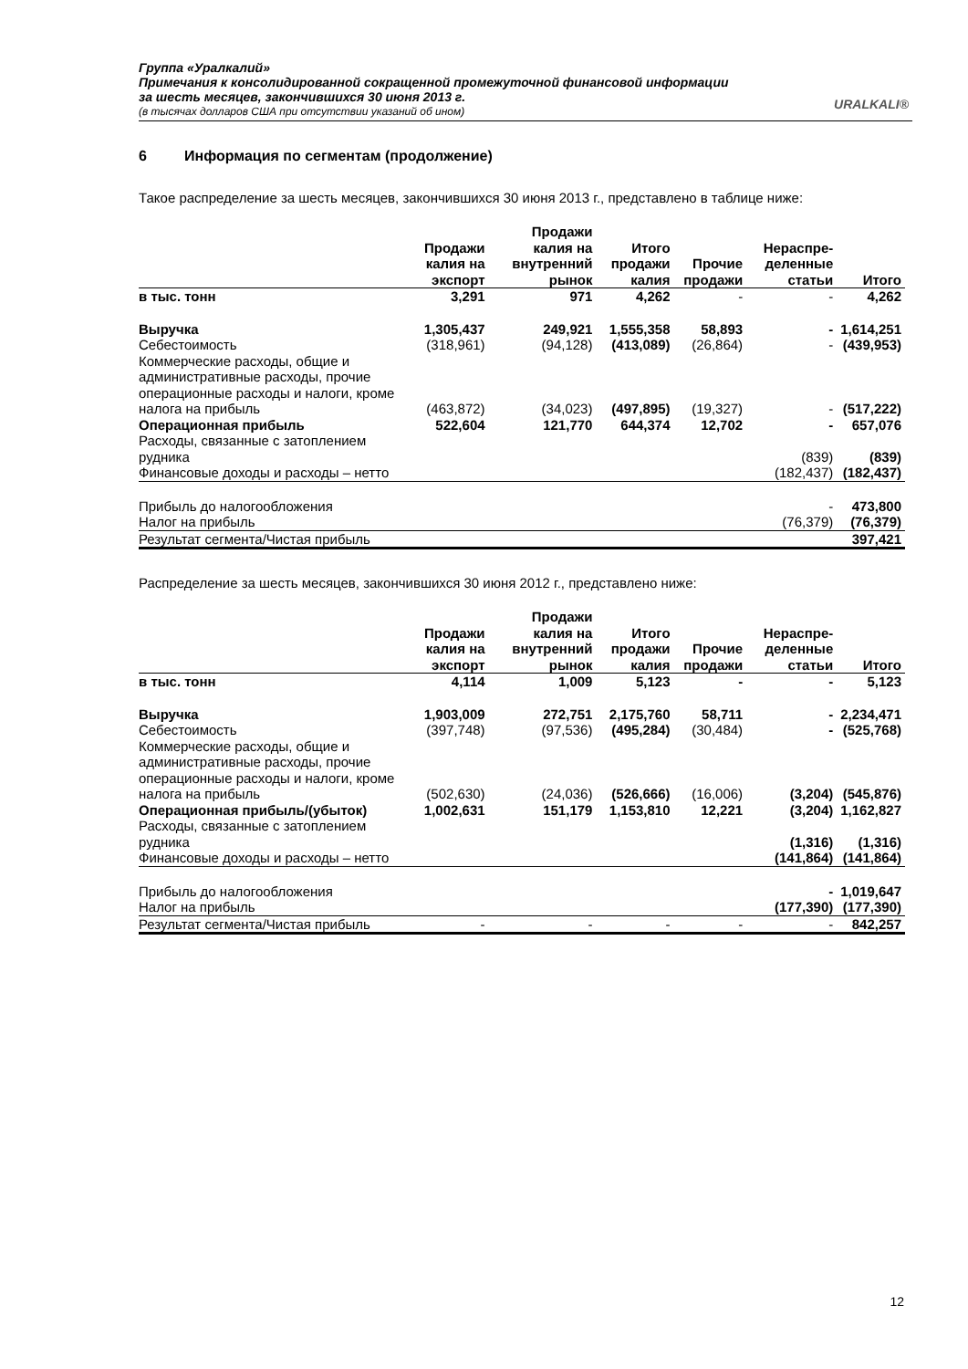Группа «Уралкалий»
Примечания к консолидированной сокращенной промежуточной финансовой информации
за шесть месяцев, закончившихся 30 июня 2013 г.
(в тысячах долларов США при отсутствии указаний об ином)
URALKALI®
6 Информация по сегментам (продолжение)
Такое распределение за шесть месяцев, закончившихся 30 июня 2013 г., представлено в таблице ниже:
| | Продажи калия на экспорт | Продажи калия на внутренний рынок | Итого продажи калия | Прочие продажи | Нераспре-деленные статьи | Итого |
| --- | --- | --- | --- | --- | --- | --- |
| в тыс. тонн | 3,291 | 971 | 4,262 | - | - | 4,262 |
| Выручка | 1,305,437 | 249,921 | 1,555,358 | 58,893 | - | 1,614,251 |
| Себестоимость | (318,961) | (94,128) | (413,089) | (26,864) | - | (439,953) |
| Коммерческие расходы, общие и административные расходы, прочие операционные расходы и налоги, кроме налога на прибыль | (463,872) | (34,023) | (497,895) | (19,327) | - | (517,222) |
| Операционная прибыль | 522,604 | 121,770 | 644,374 | 12,702 | - | 657,076 |
| Расходы, связанные с затоплением рудника | | | | | (839) | (839) |
| Финансовые доходы и расходы – нетто | | | | | (182,437) | (182,437) |
| Прибыль до налогообложения | | | | | - | 473,800 |
| Налог на прибыль | | | | | (76,379) | (76,379) |
| Результат сегмента/Чистая прибыль | | | | | | 397,421 |
Распределение за шесть месяцев, закончившихся 30 июня 2012 г., представлено ниже:
| | Продажи калия на экспорт | Продажи калия на внутренний рынок | Итого продажи калия | Прочие продажи | Нераспре-деленные статьи | Итого |
| --- | --- | --- | --- | --- | --- | --- |
| в тыс. тонн | 4,114 | 1,009 | 5,123 | - | - | 5,123 |
| Выручка | 1,903,009 | 272,751 | 2,175,760 | 58,711 | - | 2,234,471 |
| Себестоимость | (397,748) | (97,536) | (495,284) | (30,484) | - | (525,768) |
| Коммерческие расходы, общие и административные расходы, прочие операционные расходы и налоги, кроме налога на прибыль | (502,630) | (24,036) | (526,666) | (16,006) | (3,204) | (545,876) |
| Операционная прибыль/(убыток) | 1,002,631 | 151,179 | 1,153,810 | 12,221 | (3,204) | 1,162,827 |
| Расходы, связанные с затоплением рудника | | | | | (1,316) | (1,316) |
| Финансовые доходы и расходы – нетто | | | | | (141,864) | (141,864) |
| Прибыль до налогообложения | | | | | - | 1,019,647 |
| Налог на прибыль | | | | | (177,390) | (177,390) |
| Результат сегмента/Чистая прибыль | - | - | - | - | - | 842,257 |
12